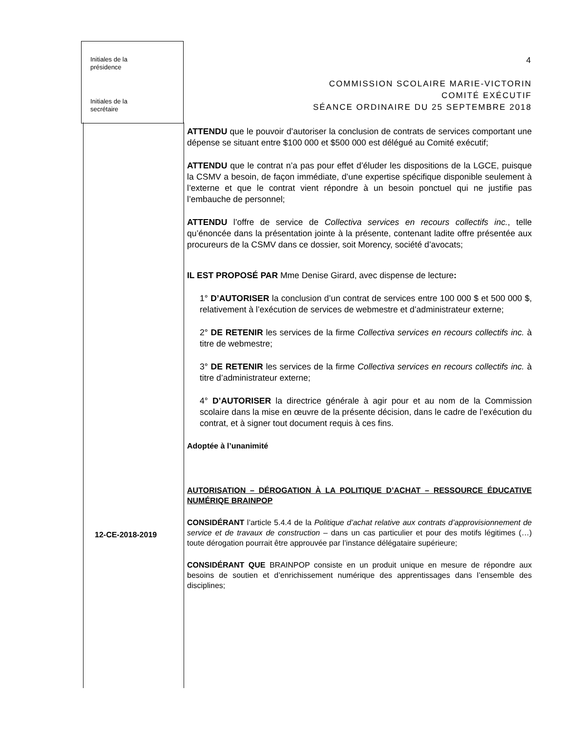Initiales de la
présidence
Initiales de la
secrétaire
4
COMMISSION SCOLAIRE MARIE-VICTORIN
COMITÉ EXÉCUTIF
SÉANCE ORDINAIRE DU 25 SEPTEMBRE 2018
ATTENDU que le pouvoir d’autoriser la conclusion de contrats de services comportant une dépense se situant entre $100 000 et $500 000 est délégué au Comité exécutif;
ATTENDU que le contrat n’a pas pour effet d’éluder les dispositions de la LGCE, puisque la CSMV a besoin, de façon immédiate, d’une expertise spécifique disponible seulement à l’externe et que le contrat vient répondre à un besoin ponctuel qui ne justifie pas l’embauche de personnel;
ATTENDU l’offre de service de Collectiva services en recours collectifs inc., telle qu’énoncée dans la présentation jointe à la présente, contenant ladite offre présentée aux procureurs de la CSMV dans ce dossier, soit Morency, société d’avocats;
IL EST PROPOSÉ PAR Mme Denise Girard, avec dispense de lecture:
1° D’AUTORISER la conclusion d’un contrat de services entre 100 000 $ et 500 000 $, relativement à l’exécution de services de webmestre et d’administrateur externe;
2° DE RETENIR les services de la firme Collectiva services en recours collectifs inc. à titre de webmestre;
3° DE RETENIR les services de la firme Collectiva services en recours collectifs inc. à titre d’administrateur externe;
4° D’AUTORISER la directrice générale à agir pour et au nom de la Commission scolaire dans la mise en œuvre de la présente décision, dans le cadre de l’exécution du contrat, et à signer tout document requis à ces fins.
Adoptée à l’unanimité
AUTORISATION – DÉROGATION À LA POLITIQUE D’ACHAT – RESSOURCE ÉDUCATIVE NUMÉRIQE BRAINPOP
CONSIDÉRANT l’article 5.4.4 de la Politique d’achat relative aux contrats d’approvisionnement de service et de travaux de construction – dans un cas particulier et pour des motifs légitimes (…) toute dérogation pourrait être approuvée par l’instance délégataire supérieure;
CONSIDÉRANT QUE BRAINPOP consiste en un produit unique en mesure de répondre aux besoins de soutien et d’enrichissement numérique des apprentissages dans l’ensemble des disciplines;
12-CE-2018-2019